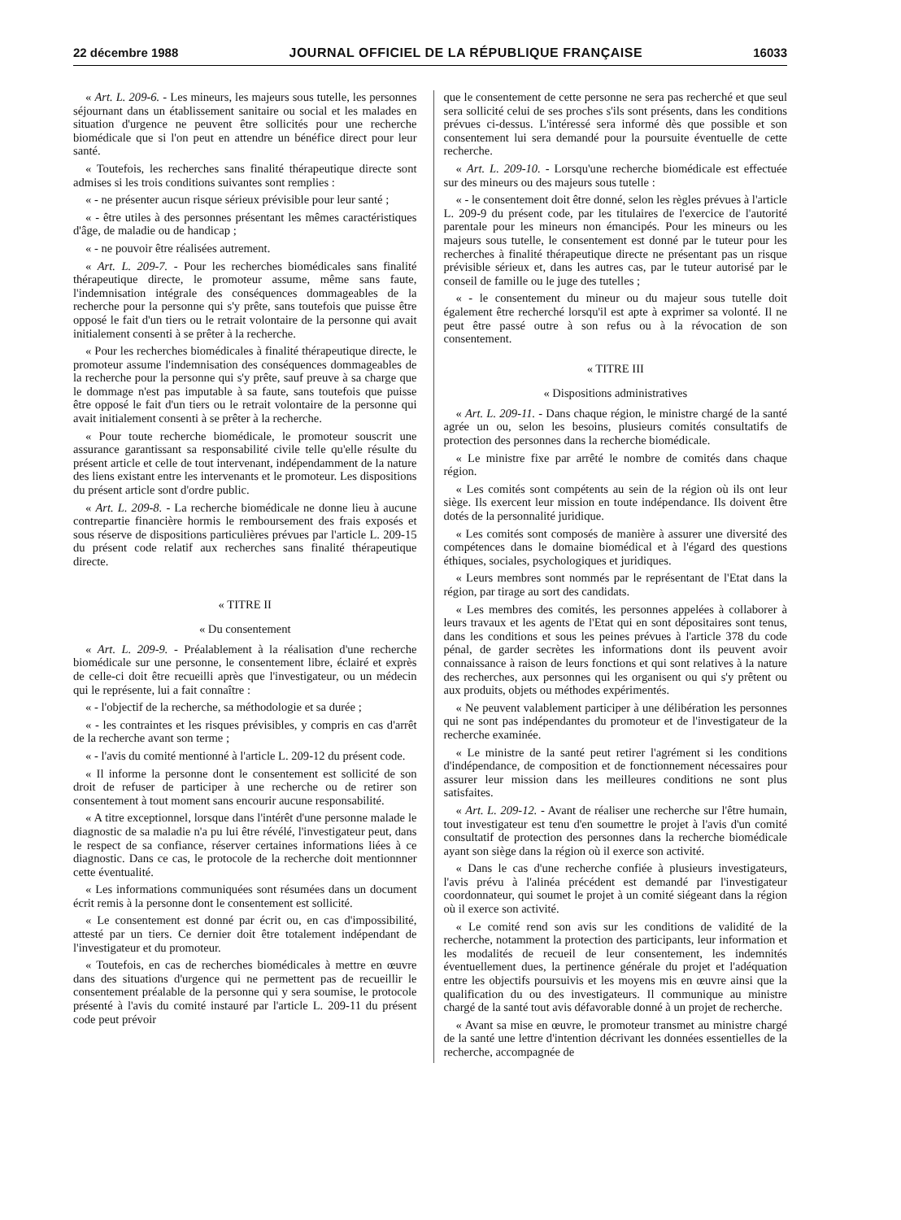22 décembre 1988 JOURNAL OFFICIEL DE LA RÉPUBLIQUE FRANÇAISE 16033
« Art. L. 209-6. - Les mineurs, les majeurs sous tutelle, les personnes séjournant dans un établissement sanitaire ou social et les malades en situation d'urgence ne peuvent être sollicités pour une recherche biomédicale que si l'on peut en attendre un bénéfice direct pour leur santé.
« Toutefois, les recherches sans finalité thérapeutique directe sont admises si les trois conditions suivantes sont remplies :
« - ne présenter aucun risque sérieux prévisible pour leur santé ;
« - être utiles à des personnes présentant les mêmes caractéristiques d'âge, de maladie ou de handicap ;
« - ne pouvoir être réalisées autrement.
« Art. L. 209-7. - Pour les recherches biomédicales sans finalité thérapeutique directe, le promoteur assume, même sans faute, l'indemnisation intégrale des conséquences dommageables de la recherche pour la personne qui s'y prête, sans toutefois que puisse être opposé le fait d'un tiers ou le retrait volontaire de la personne qui avait initialement consenti à se prêter à la recherche.
« Pour les recherches biomédicales à finalité thérapeutique directe, le promoteur assume l'indemnisation des conséquences dommageables de la recherche pour la personne qui s'y prête, sauf preuve à sa charge que le dommage n'est pas imputable à sa faute, sans toutefois que puisse être opposé le fait d'un tiers ou le retrait volontaire de la personne qui avait initialement consenti à se prêter à la recherche.
« Pour toute recherche biomédicale, le promoteur souscrit une assurance garantissant sa responsabilité civile telle qu'elle résulte du présent article et celle de tout intervenant, indépendamment de la nature des liens existant entre les intervenants et le promoteur. Les dispositions du présent article sont d'ordre public.
« Art. L. 209-8. - La recherche biomédicale ne donne lieu à aucune contrepartie financière hormis le remboursement des frais exposés et sous réserve de dispositions particulières prévues par l'article L. 209-15 du présent code relatif aux recherches sans finalité thérapeutique directe.
« TITRE II
« Du consentement
« Art. L. 209-9. - Préalablement à la réalisation d'une recherche biomédicale sur une personne, le consentement libre, éclairé et exprès de celle-ci doit être recueilli après que l'investigateur, ou un médecin qui le représente, lui a fait connaître :
« - l'objectif de la recherche, sa méthodologie et sa durée ;
« - les contraintes et les risques prévisibles, y compris en cas d'arrêt de la recherche avant son terme ;
« - l'avis du comité mentionné à l'article L. 209-12 du présent code.
« Il informe la personne dont le consentement est sollicité de son droit de refuser de participer à une recherche ou de retirer son consentement à tout moment sans encourir aucune responsabilité.
« A titre exceptionnel, lorsque dans l'intérêt d'une personne malade le diagnostic de sa maladie n'a pu lui être révélé, l'investigateur peut, dans le respect de sa confiance, réserver certaines informations liées à ce diagnostic. Dans ce cas, le protocole de la recherche doit mentionnner cette éventualité.
« Les informations communiquées sont résumées dans un document écrit remis à la personne dont le consentement est sollicité.
« Le consentement est donné par écrit ou, en cas d'impossibilité, attesté par un tiers. Ce dernier doit être totalement indépendant de l'investigateur et du promoteur.
« Toutefois, en cas de recherches biomédicales à mettre en œuvre dans des situations d'urgence qui ne permettent pas de recueillir le consentement préalable de la personne qui y sera soumise, le protocole présenté à l'avis du comité instauré par l'article L. 209-11 du présent code peut prévoir
que le consentement de cette personne ne sera pas recherché et que seul sera sollicité celui de ses proches s'ils sont présents, dans les conditions prévues ci-dessus. L'intéressé sera informé dès que possible et son consentement lui sera demandé pour la poursuite éventuelle de cette recherche.
« Art. L. 209-10. - Lorsqu'une recherche biomédicale est effectuée sur des mineurs ou des majeurs sous tutelle :
« - le consentement doit être donné, selon les règles prévues à l'article L. 209-9 du présent code, par les titulaires de l'exercice de l'autorité parentale pour les mineurs non émancipés. Pour les mineurs ou les majeurs sous tutelle, le consentement est donné par le tuteur pour les recherches à finalité thérapeutique directe ne présentant pas un risque prévisible sérieux et, dans les autres cas, par le tuteur autorisé par le conseil de famille ou le juge des tutelles ;
« - le consentement du mineur ou du majeur sous tutelle doit également être recherché lorsqu'il est apte à exprimer sa volonté. Il ne peut être passé outre à son refus ou à la révocation de son consentement.
« TITRE III
« Dispositions administratives
« Art. L. 209-11. - Dans chaque région, le ministre chargé de la santé agrée un ou, selon les besoins, plusieurs comités consultatifs de protection des personnes dans la recherche biomédicale.
« Le ministre fixe par arrêté le nombre de comités dans chaque région.
« Les comités sont compétents au sein de la région où ils ont leur siège. Ils exercent leur mission en toute indépendance. Ils doivent être dotés de la personnalité juridique.
« Les comités sont composés de manière à assurer une diversité des compétences dans le domaine biomédical et à l'égard des questions éthiques, sociales, psychologiques et juridiques.
« Leurs membres sont nommés par le représentant de l'Etat dans la région, par tirage au sort des candidats.
« Les membres des comités, les personnes appelées à collaborer à leurs travaux et les agents de l'Etat qui en sont dépositaires sont tenus, dans les conditions et sous les peines prévues à l'article 378 du code pénal, de garder secrètes les informations dont ils peuvent avoir connaissance à raison de leurs fonctions et qui sont relatives à la nature des recherches, aux personnes qui les organisent ou qui s'y prêtent ou aux produits, objets ou méthodes expérimentés.
« Ne peuvent valablement participer à une délibération les personnes qui ne sont pas indépendantes du promoteur et de l'investigateur de la recherche examinée.
« Le ministre de la santé peut retirer l'agrément si les conditions d'indépendance, de composition et de fonctionnement nécessaires pour assurer leur mission dans les meilleures conditions ne sont plus satisfaites.
« Art. L. 209-12. - Avant de réaliser une recherche sur l'être humain, tout investigateur est tenu d'en soumettre le projet à l'avis d'un comité consultatif de protection des personnes dans la recherche biomédicale ayant son siège dans la région où il exerce son activité.
« Dans le cas d'une recherche confiée à plusieurs investigateurs, l'avis prévu à l'alinéa précédent est demandé par l'investigateur coordonnateur, qui soumet le projet à un comité siégeant dans la région où il exerce son activité.
« Le comité rend son avis sur les conditions de validité de la recherche, notamment la protection des participants, leur information et les modalités de recueil de leur consentement, les indemnités éventuellement dues, la pertinence générale du projet et l'adéquation entre les objectifs poursuivis et les moyens mis en œuvre ainsi que la qualification du ou des investigateurs. Il communique au ministre chargé de la santé tout avis défavorable donné à un projet de recherche.
« Avant sa mise en œuvre, le promoteur transmet au ministre chargé de la santé une lettre d'intention décrivant les données essentielles de la recherche, accompagnée de